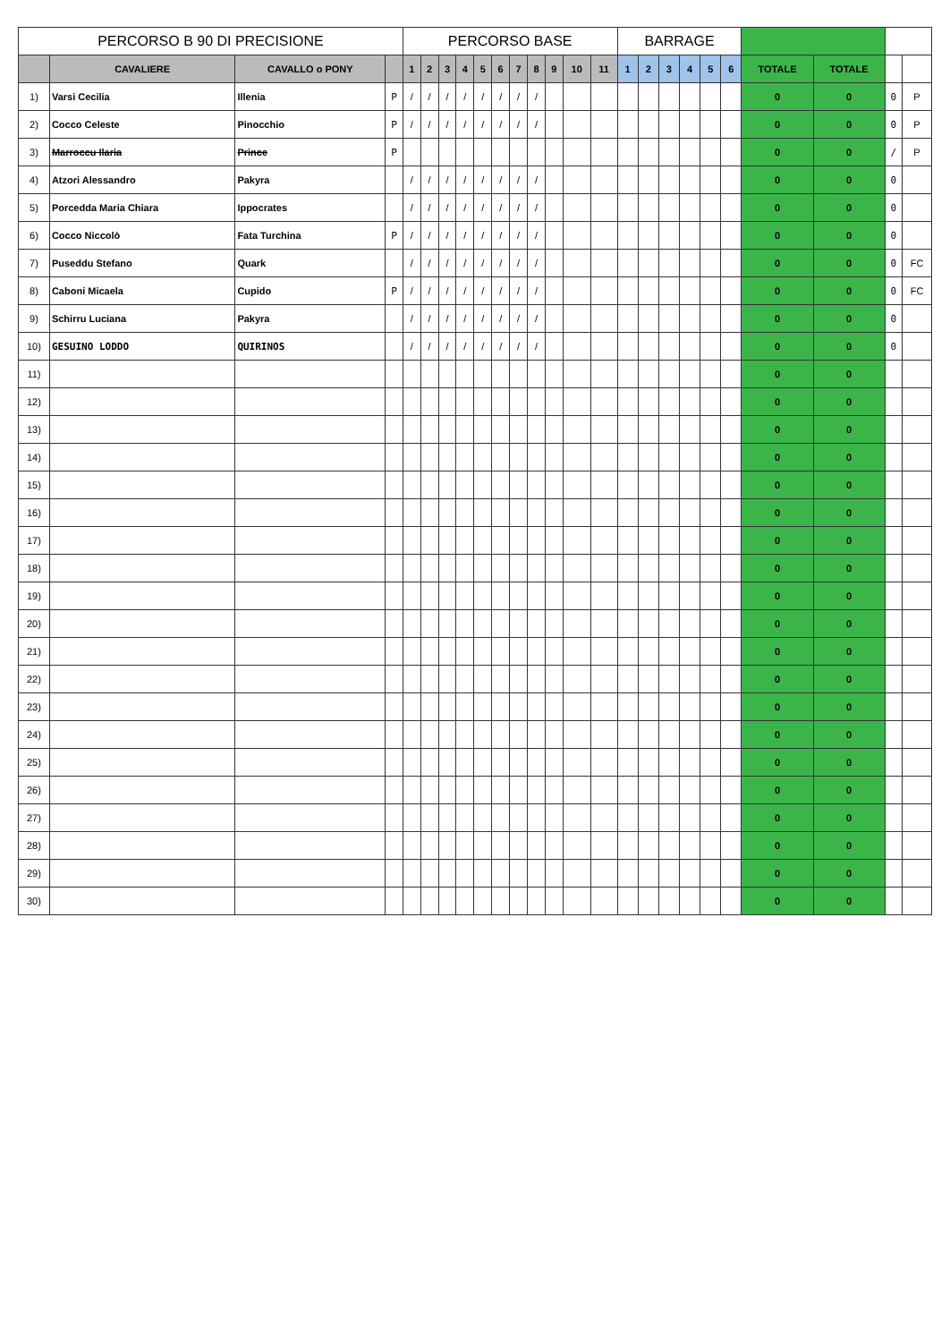| PERCORSO B 90 DI PRECISIONE | | | | PERCORSO BASE | | | | | | | | | | | BARRAGE | | | | | | | | | |
| --- | --- | --- | --- | --- | --- | --- | --- | --- | --- | --- | --- | --- | --- | --- | --- | --- | --- | --- | --- | --- | --- | --- | --- | --- |
| | CAVALIERE | CAVALLO o PONY | | 1 | 2 | 3 | 4 | 5 | 6 | 7 | 8 | 9 | 10 | 11 | 1 | 2 | 3 | 4 | 5 | 6 | TOTALE | TOTALE | | |
| 1) | Varsi Cecilia | Illenia | P | / | / | / | / | / | / | / | / | | | | | | | | | | 0 | 0 | 0 | P |
| 2) | Cocco Celeste | Pinocchio | P | / | / | / | / | / | / | / | / | | | | | | | | | | 0 | 0 | 0 | P |
| 3) | Marroccu Ilaria | Prince | P | | | | | | | | | | | | | | | | | | 0 | 0 | / | P |
| 4) | Atzori Alessandro | Pakyra | | / | / | / | / | / | / | / | / | | | | | | | | | | 0 | 0 | 0 | |
| 5) | Porcedda Maria Chiara | Ippocrates | | / | / | / | / | / | / | / | / | | | | | | | | | | 0 | 0 | 0 | |
| 6) | Cocco Niccolò | Fata Turchina | P | / | / | / | / | / | / | / | / | | | | | | | | | | 0 | 0 | 0 | |
| 7) | Puseddu Stefano | Quark | | / | / | / | / | / | / | / | / | | | | | | | | | | 0 | 0 | 0 | FC |
| 8) | Caboni Micaela | Cupido | P | / | / | / | / | / | / | / | / | | | | | | | | | | 0 | 0 | 0 | FC |
| 9) | Schirru Luciana | Pakyra | | / | / | / | / | / | / | / | / | | | | | | | | | | 0 | 0 | 0 | |
| 10) | GESUINO LODDO | QUIRINOS | | / | / | / | / | / | / | / | / | | | | | | | | | | 0 | 0 | 0 | |
| 11) | | | | | | | | | | | | | | | | | | | | | 0 | 0 | | |
| 12) | | | | | | | | | | | | | | | | | | | | | 0 | 0 | | |
| 13) | | | | | | | | | | | | | | | | | | | | | 0 | 0 | | |
| 14) | | | | | | | | | | | | | | | | | | | | | 0 | 0 | | |
| 15) | | | | | | | | | | | | | | | | | | | | | 0 | 0 | | |
| 16) | | | | | | | | | | | | | | | | | | | | | 0 | 0 | | |
| 17) | | | | | | | | | | | | | | | | | | | | | 0 | 0 | | |
| 18) | | | | | | | | | | | | | | | | | | | | | 0 | 0 | | |
| 19) | | | | | | | | | | | | | | | | | | | | | 0 | 0 | | |
| 20) | | | | | | | | | | | | | | | | | | | | | 0 | 0 | | |
| 21) | | | | | | | | | | | | | | | | | | | | | 0 | 0 | | |
| 22) | | | | | | | | | | | | | | | | | | | | | 0 | 0 | | |
| 23) | | | | | | | | | | | | | | | | | | | | | 0 | 0 | | |
| 24) | | | | | | | | | | | | | | | | | | | | | 0 | 0 | | |
| 25) | | | | | | | | | | | | | | | | | | | | | 0 | 0 | | |
| 26) | | | | | | | | | | | | | | | | | | | | | 0 | 0 | | |
| 27) | | | | | | | | | | | | | | | | | | | | | 0 | 0 | | |
| 28) | | | | | | | | | | | | | | | | | | | | | 0 | 0 | | |
| 29) | | | | | | | | | | | | | | | | | | | | | 0 | 0 | | |
| 30) | | | | | | | | | | | | | | | | | | | | | 0 | 0 | | |